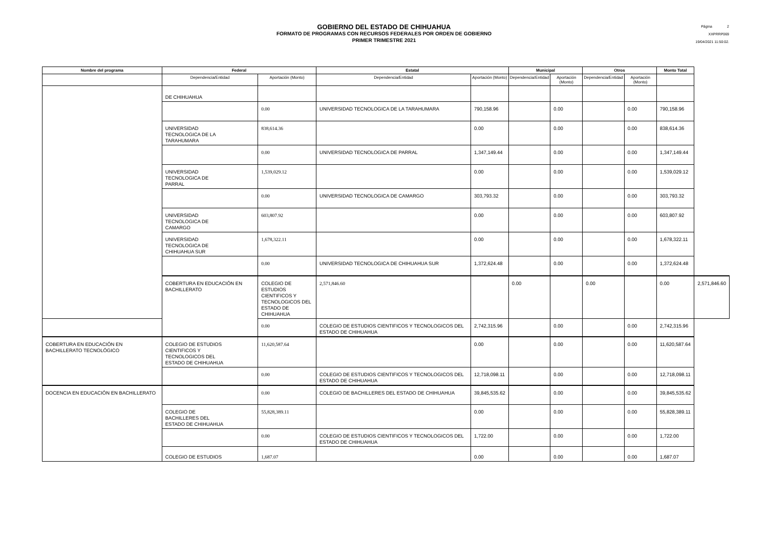GOBIERNO DEL ESTADO DE CHIHUAHUA
FORMATO DE PROGRAMAS CON RECURSOS FEDERALES POR ORDEN DE GOBIERNO
PRIMER TRIMESTRE 2021
Página 2
XXPRRP069
19/04/2021 11:50:02.
| Nombre del programa | Federal | | Estatal | | Municipal | | Otros | | Monto Total | |
| --- | --- | --- | --- | --- | --- | --- | --- | --- | --- | --- |
| | Dependencia/Entidad | Aportación (Monto) | Dependencia/Entidad | Aportación (Monto) | Dependencia/Entidad | Aportación (Monto) | Dependencia/Entidad | Aportación (Monto) | | |
| | DE CHIHUAHUA | | | | | | | | | |
| | | 0.00 | UNIVERSIDAD TECNOLOGICA DE LA TARAHUMARA | 790,158.96 | | 0.00 | | 0.00 | 790,158.96 | |
| | UNIVERSIDAD TECNOLOGICA DE LA TARAHUMARA | 838,614.36 | | 0.00 | | 0.00 | | 0.00 | 838,614.36 | |
| | | 0.00 | UNIVERSIDAD TECNOLOGICA DE PARRAL | 1,347,149.44 | | 0.00 | | 0.00 | 1,347,149.44 | |
| | UNIVERSIDAD TECNOLOGICA DE PARRAL | 1,539,029.12 | | 0.00 | | 0.00 | | 0.00 | 1,539,029.12 | |
| | | 0.00 | UNIVERSIDAD TECNOLOGICA DE CAMARGO | 303,793.32 | | 0.00 | | 0.00 | 303,793.32 | |
| | UNIVERSIDAD TECNOLOGICA DE CAMARGO | 603,807.92 | | 0.00 | | 0.00 | | 0.00 | 603,807.92 | |
| | UNIVERSIDAD TECNOLOGICA DE CHIHUAHUA SUR | 1,678,322.11 | | 0.00 | | 0.00 | | 0.00 | 1,678,322.11 | |
| | | 0.00 | UNIVERSIDAD TECNOLOGICA DE CHIHUAHUA SUR | 1,372,624.48 | | 0.00 | | 0.00 | 1,372,624.48 | |
| | COBERTURA EN EDUCACIÓN EN BACHILLERATO | COLEGIO DE ESTUDIOS CIENTIFICOS Y TECNOLOGICOS DEL ESTADO DE CHIHUAHUA | 2,571,846.60 | | 0.00 | | 0.00 | | 0.00 | 2,571,846.60 |
| | | 0.00 | COLEGIO DE ESTUDIOS CIENTIFICOS Y TECNOLOGICOS DEL ESTADO DE CHIHUAHUA | 2,742,315.96 | | 0.00 | | 0.00 | 2,742,315.96 | |
| COBERTURA EN EDUCACIÓN EN BACHILLERATO TECNOLÓGICO | COLEGIO DE ESTUDIOS CIENTIFICOS Y TECNOLOGICOS DEL ESTADO DE CHIHUAHUA | 11,620,587.64 | | 0.00 | | 0.00 | | 0.00 | 11,620,587.64 | |
| | | 0.00 | COLEGIO DE ESTUDIOS CIENTIFICOS Y TECNOLOGICOS DEL ESTADO DE CHIHUAHUA | 12,718,098.11 | | 0.00 | | 0.00 | 12,718,098.11 | |
| DOCENCIA EN EDUCACIÓN EN BACHILLERATO | | 0.00 | COLEGIO DE BACHILLERES DEL ESTADO DE CHIHUAHUA | 39,845,535.62 | | 0.00 | | 0.00 | 39,845,535.62 | |
| | COLEGIO DE BACHILLERES DEL ESTADO DE CHIHUAHUA | 55,828,389.11 | | 0.00 | | 0.00 | | 0.00 | 55,828,389.11 | |
| | | 0.00 | COLEGIO DE ESTUDIOS CIENTIFICOS Y TECNOLOGICOS DEL ESTADO DE CHIHUAHUA | 1,722.00 | | 0.00 | | 0.00 | 1,722.00 | |
| | COLEGIO DE ESTUDIOS | 1,687.07 | | 0.00 | | 0.00 | | 0.00 | 1,687.07 | |